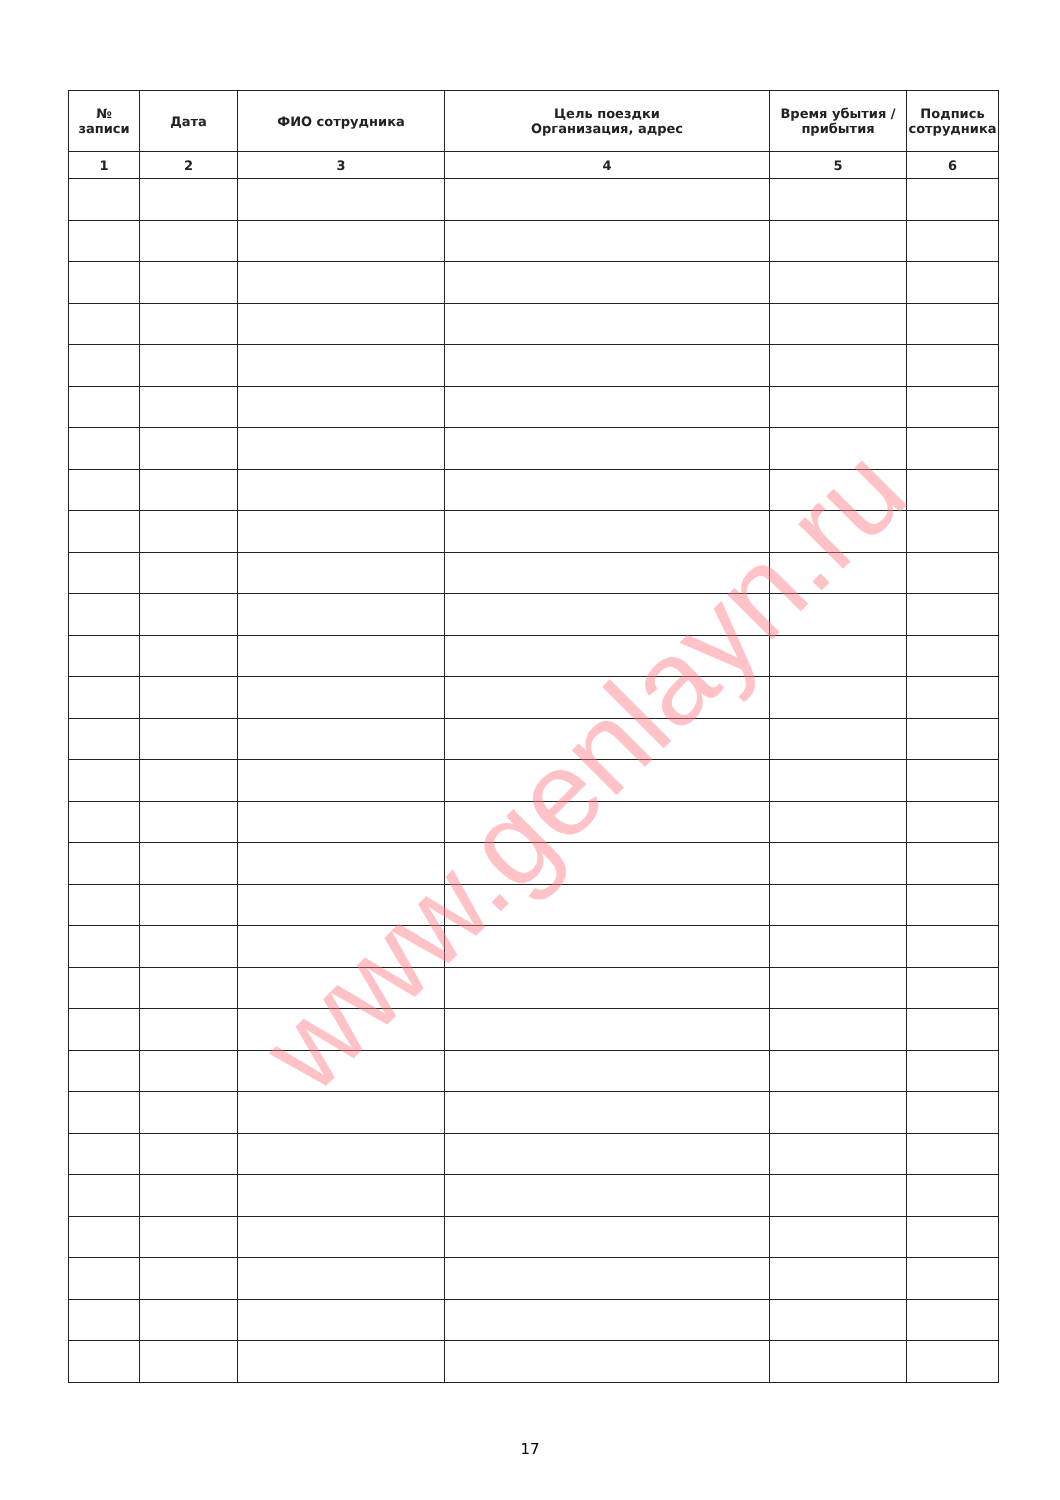| № записи | Дата | ФИО сотрудника | Цель поездки Организация, адрес | Время убытия / прибытия | Подпись сотрудника |
| --- | --- | --- | --- | --- | --- |
| 1 | 2 | 3 | 4 | 5 | 6 |
www.genlayn.ru
17